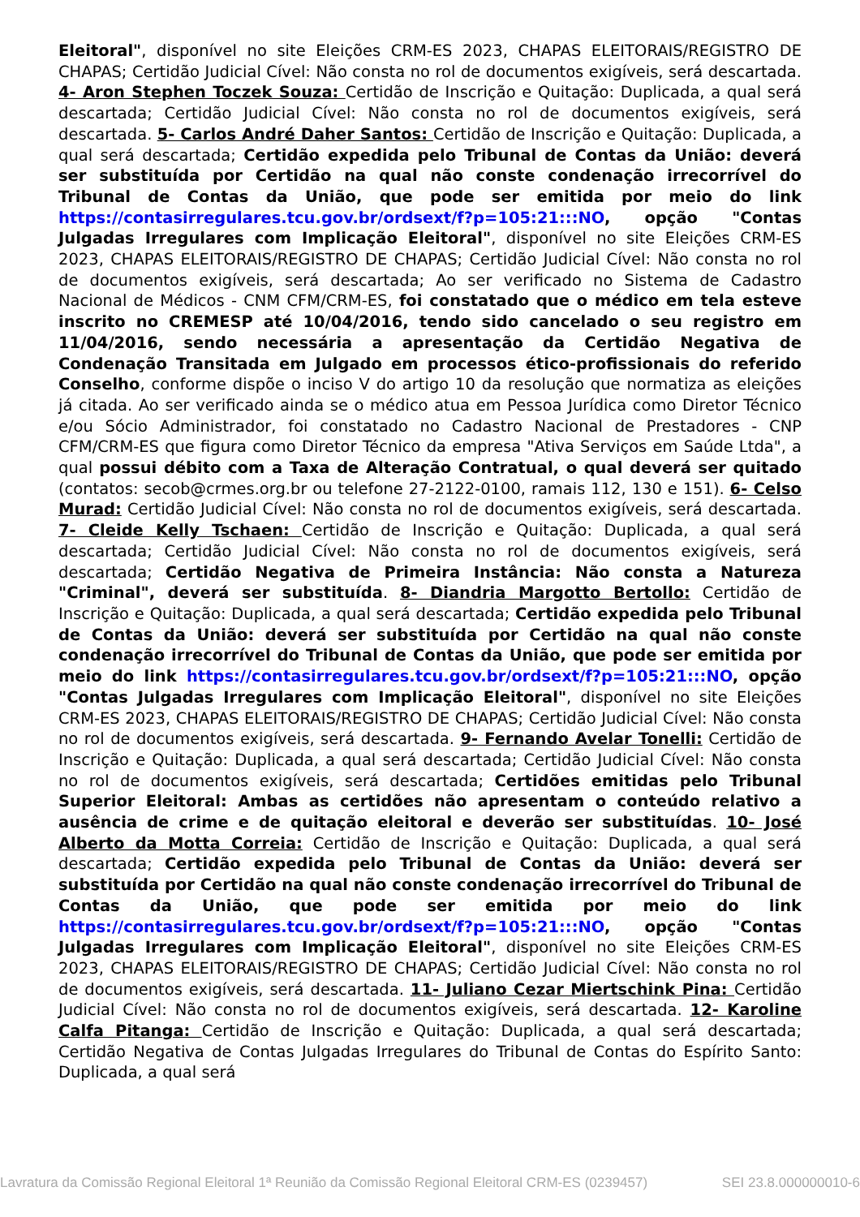Eleitoral", disponível no site Eleições CRM-ES 2023, CHAPAS ELEITORAIS/REGISTRO DE CHAPAS; Certidão Judicial Cível: Não consta no rol de documentos exigíveis, será descartada. 4- Aron Stephen Toczek Souza: Certidão de Inscrição e Quitação: Duplicada, a qual será descartada; Certidão Judicial Cível: Não consta no rol de documentos exigíveis, será descartada. 5- Carlos André Daher Santos: Certidão de Inscrição e Quitação: Duplicada, a qual será descartada; Certidão expedida pelo Tribunal de Contas da União: deverá ser substituída por Certidão na qual não conste condenação irrecorrível do Tribunal de Contas da União, que pode ser emitida por meio do link https://contasirregulares.tcu.gov.br/ordsext/f?p=105:21:::NO, opção "Contas Julgadas Irregulares com Implicação Eleitoral", disponível no site Eleições CRM-ES 2023, CHAPAS ELEITORAIS/REGISTRO DE CHAPAS; Certidão Judicial Cível: Não consta no rol de documentos exigíveis, será descartada; Ao ser verificado no Sistema de Cadastro Nacional de Médicos - CNM CFM/CRM-ES, foi constatado que o médico em tela esteve inscrito no CREMESP até 10/04/2016, tendo sido cancelado o seu registro em 11/04/2016, sendo necessária a apresentação da Certidão Negativa de Condenação Transitada em Julgado em processos ético-profissionais do referido Conselho, conforme dispõe o inciso V do artigo 10 da resolução que normatiza as eleições já citada. Ao ser verificado ainda se o médico atua em Pessoa Jurídica como Diretor Técnico e/ou Sócio Administrador, foi constatado no Cadastro Nacional de Prestadores - CNP CFM/CRM-ES que figura como Diretor Técnico da empresa "Ativa Serviços em Saúde Ltda", a qual possui débito com a Taxa de Alteração Contratual, o qual deverá ser quitado (contatos: secob@crmes.org.br ou telefone 27-2122-0100, ramais 112, 130 e 151). 6- Celso Murad: Certidão Judicial Cível: Não consta no rol de documentos exigíveis, será descartada. 7- Cleide Kelly Tschaen: Certidão de Inscrição e Quitação: Duplicada, a qual será descartada; Certidão Judicial Cível: Não consta no rol de documentos exigíveis, será descartada; Certidão Negativa de Primeira Instância: Não consta a Natureza "Criminal", deverá ser substituída. 8- Diandria Margotto Bertollo: Certidão de Inscrição e Quitação: Duplicada, a qual será descartada; Certidão expedida pelo Tribunal de Contas da União: deverá ser substituída por Certidão na qual não conste condenação irrecorrível do Tribunal de Contas da União, que pode ser emitida por meio do link https://contasirregulares.tcu.gov.br/ordsext/f?p=105:21:::NO, opção "Contas Julgadas Irregulares com Implicação Eleitoral", disponível no site Eleições CRM-ES 2023, CHAPAS ELEITORAIS/REGISTRO DE CHAPAS; Certidão Judicial Cível: Não consta no rol de documentos exigíveis, será descartada. 9- Fernando Avelar Tonelli: Certidão de Inscrição e Quitação: Duplicada, a qual será descartada; Certidão Judicial Cível: Não consta no rol de documentos exigíveis, será descartada; Certidões emitidas pelo Tribunal Superior Eleitoral: Ambas as certidões não apresentam o conteúdo relativo a ausência de crime e de quitação eleitoral e deverão ser substituídas. 10- José Alberto da Motta Correia: Certidão de Inscrição e Quitação: Duplicada, a qual será descartada; Certidão expedida pelo Tribunal de Contas da União: deverá ser substituída por Certidão na qual não conste condenação irrecorrível do Tribunal de Contas da União, que pode ser emitida por meio do link https://contasirregulares.tcu.gov.br/ordsext/f?p=105:21:::NO, opção "Contas Julgadas Irregulares com Implicação Eleitoral", disponível no site Eleições CRM-ES 2023, CHAPAS ELEITORAIS/REGISTRO DE CHAPAS; Certidão Judicial Cível: Não consta no rol de documentos exigíveis, será descartada. 11- Juliano Cezar Miertschink Pina: Certidão Judicial Cível: Não consta no rol de documentos exigíveis, será descartada. 12- Karoline Calfa Pitanga: Certidão de Inscrição e Quitação: Duplicada, a qual será descartada; Certidão Negativa de Contas Julgadas Irregulares do Tribunal de Contas do Espírito Santo: Duplicada, a qual será
Lavratura da Comissão Regional Eleitoral 1ª Reunião da Comissão Regional Eleitoral CRM-ES (0239457) SEI 23.8.000000010-6